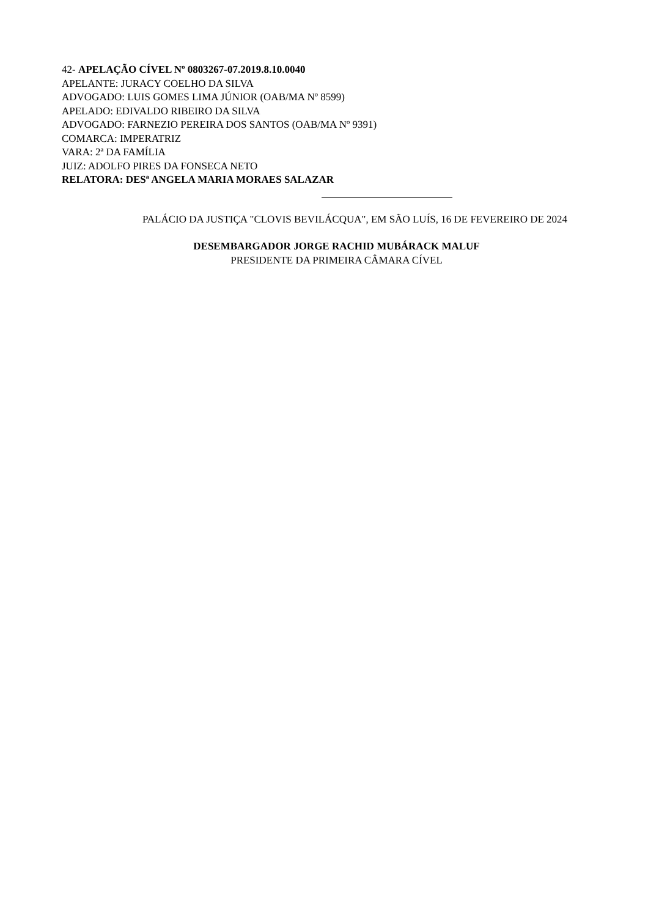42- APELAÇÃO CÍVEL Nº 0803267-07.2019.8.10.0040
APELANTE: JURACY COELHO DA SILVA
ADVOGADO: LUIS GOMES LIMA JÚNIOR (OAB/MA Nº 8599)
APELADO: EDIVALDO RIBEIRO DA SILVA
ADVOGADO: FARNEZIO PEREIRA DOS SANTOS (OAB/MA Nº 9391)
COMARCA: IMPERATRIZ
VARA: 2ª DA FAMÍLIA
JUIZ: ADOLFO PIRES DA FONSECA NETO
RELATORA: DESª ANGELA MARIA MORAES SALAZAR
PALÁCIO DA JUSTIÇA "CLOVIS BEVILÁCQUA", EM SÃO LUÍS, 16 DE FEVEREIRO DE 2024
DESEMBARGADOR JORGE RACHID MUBÁRACK MALUF
PRESIDENTE DA PRIMEIRA CÂMARA CÍVEL